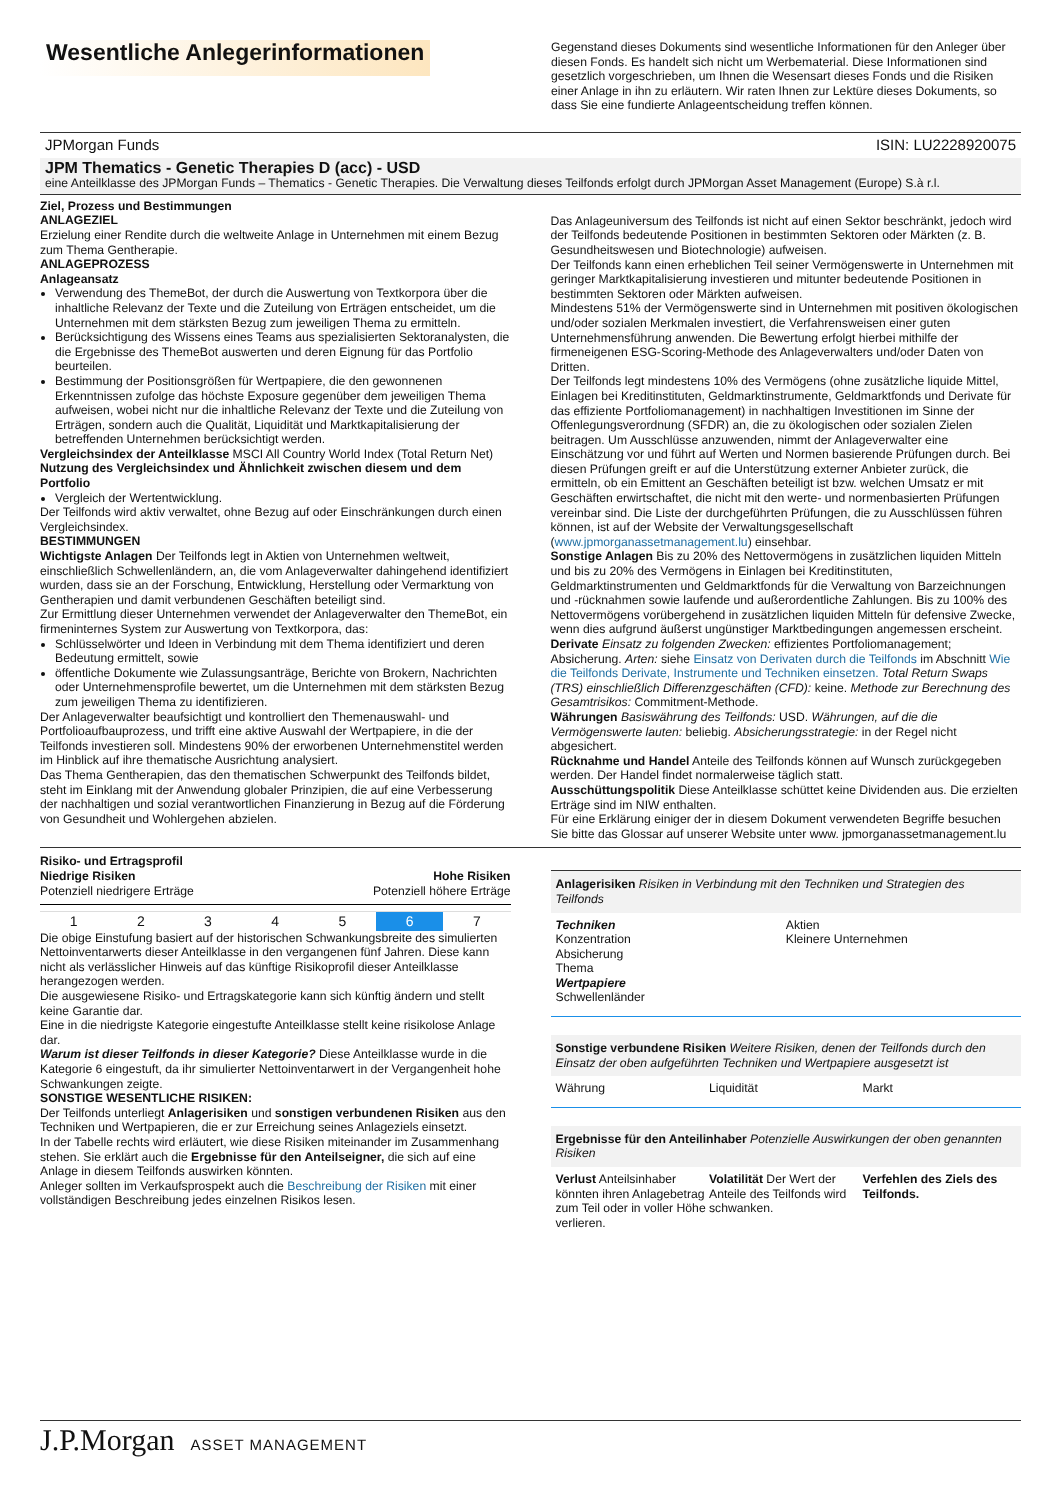Wesentliche Anlegerinformationen
Gegenstand dieses Dokuments sind wesentliche Informationen für den Anleger über diesen Fonds. Es handelt sich nicht um Werbematerial. Diese Informationen sind gesetzlich vorgeschrieben, um Ihnen die Wesensart dieses Fonds und die Risiken einer Anlage in ihn zu erläutern. Wir raten Ihnen zur Lektüre dieses Dokuments, so dass Sie eine fundierte Anlageentscheidung treffen können.
JPMorgan Funds ISIN: LU2228920075
JPM Thematics - Genetic Therapies D (acc) - USD
eine Anteilklasse des JPMorgan Funds – Thematics - Genetic Therapies. Die Verwaltung dieses Teilfonds erfolgt durch JPMorgan Asset Management (Europe) S.à r.l.
Ziel, Prozess und Bestimmungen
ANLAGEZIEL
Erzielung einer Rendite durch die weltweite Anlage in Unternehmen mit einem Bezug zum Thema Gentherapie.
ANLAGEPROZESS
Anlageansatz
Verwendung des ThemeBot, der durch die Auswertung von Textkorpora über die inhaltliche Relevanz der Texte und die Zuteilung von Erträgen entscheidet, um die Unternehmen mit dem stärksten Bezug zum jeweiligen Thema zu ermitteln.
Berücksichtigung des Wissens eines Teams aus spezialisierten Sektoranalysten, die die Ergebnisse des ThemeBot auswerten und deren Eignung für das Portfolio beurteilen.
Bestimmung der Positionsgrößen für Wertpapiere, die den gewonnenen Erkenntnissen zufolge das höchste Exposure gegenüber dem jeweiligen Thema aufweisen, wobei nicht nur die inhaltliche Relevanz der Texte und die Zuteilung von Erträgen, sondern auch die Qualität, Liquidität und Marktkapitalisierung der betreffenden Unternehmen berücksichtigt werden.
Vergleichsindex der Anteilklasse MSCI All Country World Index (Total Return Net)
Nutzung des Vergleichsindex und Ähnlichkeit zwischen diesem und dem Portfolio
Vergleich der Wertentwicklung.
Der Teilfonds wird aktiv verwaltet, ohne Bezug auf oder Einschränkungen durch einen Vergleichsindex.
BESTIMMUNGEN
Wichtigste Anlagen Der Teilfonds legt in Aktien von Unternehmen weltweit, einschließlich Schwellenländern, an, die vom Anlageverwalter dahingehend identifiziert wurden, dass sie an der Forschung, Entwicklung, Herstellung oder Vermarktung von Gentherapien und damit verbundenen Geschäften beteiligt sind.
Zur Ermittlung dieser Unternehmen verwendet der Anlageverwalter den ThemeBot, ein firmeninternes System zur Auswertung von Textkorpora, das:
Schlüsselwörter und Ideen in Verbindung mit dem Thema identifiziert und deren Bedeutung ermittelt, sowie
öffentliche Dokumente wie Zulassungsanträge, Berichte von Brokern, Nachrichten oder Unternehmensprofile bewertet, um die Unternehmen mit dem stärksten Bezug zum jeweiligen Thema zu identifizieren.
Der Anlageverwalter beaufsichtigt und kontrolliert den Themenauswahl- und Portfolioaufbauprozess, und trifft eine aktive Auswahl der Wertpapiere, in die der Teilfonds investieren soll. Mindestens 90% der erworbenen Unternehmenstitel werden im Hinblick auf ihre thematische Ausrichtung analysiert.
Das Thema Gentherapien, das den thematischen Schwerpunkt des Teilfonds bildet, steht im Einklang mit der Anwendung globaler Prinzipien, die auf eine Verbesserung der nachhaltigen und sozial verantwortlichen Finanzierung in Bezug auf die Förderung von Gesundheit und Wohlergehen abzielen.
Das Anlageuniversum des Teilfonds ist nicht auf einen Sektor beschränkt, jedoch wird der Teilfonds bedeutende Positionen in bestimmten Sektoren oder Märkten (z. B. Gesundheitswesen und Biotechnologie) aufweisen.
Der Teilfonds kann einen erheblichen Teil seiner Vermögenswerte in Unternehmen mit geringer Marktkapitalisierung investieren und mitunter bedeutende Positionen in bestimmten Sektoren oder Märkten aufweisen.
Mindestens 51% der Vermögenswerte sind in Unternehmen mit positiven ökologischen und/oder sozialen Merkmalen investiert, die Verfahrensweisen einer guten Unternehmensführung anwenden. Die Bewertung erfolgt hierbei mithilfe der firmeneigenen ESG-Scoring-Methode des Anlageverwalters und/oder Daten von Dritten.
Der Teilfonds legt mindestens 10% des Vermögens (ohne zusätzliche liquide Mittel, Einlagen bei Kreditinstituten, Geldmarktinstrumente, Geldmarktfonds und Derivate für das effiziente Portfoliomanagement) in nachhaltigen Investitionen im Sinne der Offenlegungsverordnung (SFDR) an, die zu ökologischen oder sozialen Zielen beitragen. Um Ausschlüsse anzuwenden, nimmt der Anlageverwalter eine Einschätzung vor und führt auf Werten und Normen basierende Prüfungen durch. Bei diesen Prüfungen greift er auf die Unterstützung externer Anbieter zurück, die ermitteln, ob ein Emittent an Geschäften beteiligt ist bzw. welchen Umsatz er mit Geschäften erwirtschaftet, die nicht mit den werte- und normenbasierten Prüfungen vereinbar sind. Die Liste der durchgeführten Prüfungen, die zu Ausschlüssen führen können, ist auf der Website der Verwaltungsgesellschaft (www.jpmorganassetmanagement.lu) einsehbar.
Sonstige Anlagen Bis zu 20% des Nettovermögens in zusätzlichen liquiden Mitteln und bis zu 20% des Vermögens in Einlagen bei Kreditinstituten, Geldmarktinstrumenten und Geldmarktfonds für die Verwaltung von Barzeichnungen und -rücknahmen sowie laufende und außerordentliche Zahlungen. Bis zu 100% des Nettovermögens vorübergehend in zusätzlichen liquiden Mitteln für defensive Zwecke, wenn dies aufgrund äußerst ungünstiger Marktbedingungen angemessen erscheint.
Derivate Einsatz zu folgenden Zwecken: effizientes Portfoliomanagement; Absicherung. Arten: siehe Einsatz von Derivaten durch die Teilfonds im Abschnitt Wie die Teilfonds Derivate, Instrumente und Techniken einsetzen. Total Return Swaps (TRS) einschließlich Differenzgeschäften (CFD): keine. Methode zur Berechnung des Gesamtrisikos: Commitment-Methode.
Währungen Basiswährung des Teilfonds: USD. Währungen, auf die die Vermögenswerte lauten: beliebig. Absicherungsstrategie: in der Regel nicht abgesichert.
Rücknahme und Handel Anteile des Teilfonds können auf Wunsch zurückgegeben werden. Der Handel findet normalerweise täglich statt.
Ausschüttungspolitik Diese Anteilklasse schüttet keine Dividenden aus. Die erzielten Erträge sind im NIW enthalten.
Für eine Erklärung einiger der in diesem Dokument verwendeten Begriffe besuchen Sie bitte das Glossar auf unserer Website unter www. jpmorganassetmanagement.lu
Risiko- und Ertragsprofil
Niedrige Risiken
Potenziell niedrigere Erträge Hohe Risiken
Potenziell höhere Erträge
| 1 | 2 | 3 | 4 | 5 | 6 | 7 |
Die obige Einstufung basiert auf der historischen Schwankungsbreite des simulierten Nettoinventarwerts dieser Anteilklasse in den vergangenen fünf Jahren. Diese kann nicht als verlässlicher Hinweis auf das künftige Risikoprofil dieser Anteilklasse herangezogen werden.
Die ausgewiesene Risiko- und Ertragskategorie kann sich künftig ändern und stellt keine Garantie dar.
Eine in die niedrigste Kategorie eingestufte Anteilklasse stellt keine risikolose Anlage dar.
Warum ist dieser Teilfonds in dieser Kategorie? Diese Anteilklasse wurde in die Kategorie 6 eingestuft, da ihr simulierter Nettoinventarwert in der Vergangenheit hohe Schwankungen zeigte.
SONSTIGE WESENTLICHE RISIKEN:
Der Teilfonds unterliegt Anlagerisiken und sonstigen verbundenen Risiken aus den Techniken und Wertpapieren, die er zur Erreichung seines Anlageziels einsetzt.
In der Tabelle rechts wird erläutert, wie diese Risiken miteinander im Zusammenhang stehen. Sie erklärt auch die Ergebnisse für den Anteilseigner, die sich auf eine Anlage in diesem Teilfonds auswirken könnten.
Anleger sollten im Verkaufsprospekt auch die Beschreibung der Risiken mit einer vollständigen Beschreibung jedes einzelnen Risikos lesen.
Anlagerisiken Risiken in Verbindung mit den Techniken und Strategien des Teilfonds
Techniken
Konzentration
Absicherung
Thema
Wertpapiere
Schwellenländer
Aktien
Kleinere Unternehmen
Sonstige verbundene Risiken Weitere Risiken, denen der Teilfonds durch den Einsatz der oben aufgeführten Techniken und Wertpapiere ausgesetzt ist
Währung Liquidität Markt
Ergebnisse für den Anteilinhaber Potenzielle Auswirkungen der oben genannten Risiken
Verlust Anteilsinhaber könnten ihren Anlagebetrag zum Teil oder in voller Höhe verlieren.
Volatilität Der Wert der Anteile des Teilfonds wird schwanken.
Verfehlen des Ziels des Teilfonds.
J.P.Morgan ASSET MANAGEMENT